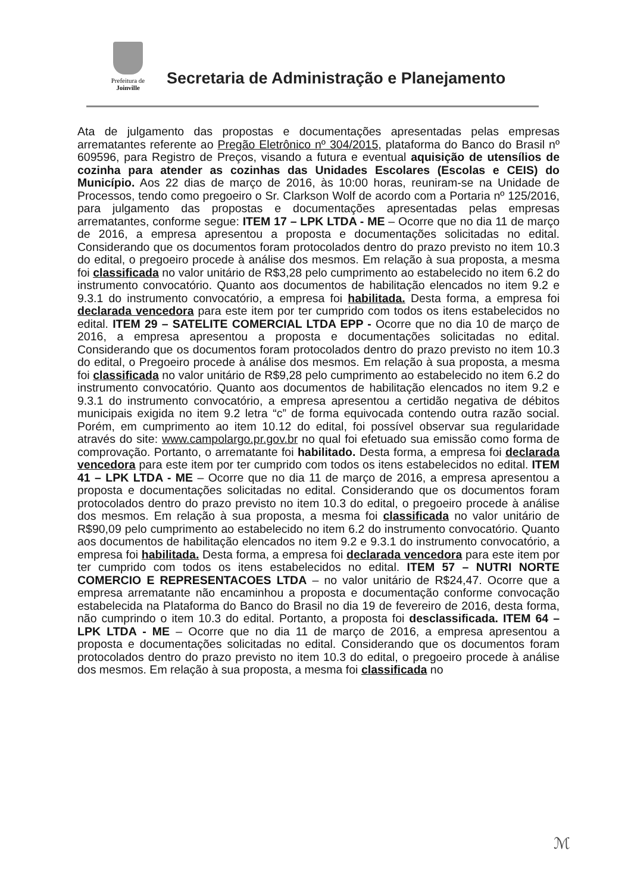Prefeitura de
Joinville
Secretaria de Administração e Planejamento
Ata de julgamento das propostas e documentações apresentadas pelas empresas arrematantes referente ao Pregão Eletrônico nº 304/2015, plataforma do Banco do Brasil nº 609596, para Registro de Preços, visando a futura e eventual aquisição de utensílios de cozinha para atender as cozinhas das Unidades Escolares (Escolas e CEIS) do Município. Aos 22 dias de março de 2016, às 10:00 horas, reuniram-se na Unidade de Processos, tendo como pregoeiro o Sr. Clarkson Wolf de acordo com a Portaria nº 125/2016, para julgamento das propostas e documentações apresentadas pelas empresas arrematantes, conforme segue: ITEM 17 – LPK LTDA - ME – Ocorre que no dia 11 de março de 2016, a empresa apresentou a proposta e documentações solicitadas no edital. Considerando que os documentos foram protocolados dentro do prazo previsto no item 10.3 do edital, o pregoeiro procede à análise dos mesmos. Em relação à sua proposta, a mesma foi classificada no valor unitário de R$3,28 pelo cumprimento ao estabelecido no item 6.2 do instrumento convocatório. Quanto aos documentos de habilitação elencados no item 9.2 e 9.3.1 do instrumento convocatório, a empresa foi habilitada. Desta forma, a empresa foi declarada vencedora para este item por ter cumprido com todos os itens estabelecidos no edital. ITEM 29 – SATELITE COMERCIAL LTDA EPP - Ocorre que no dia 10 de março de 2016, a empresa apresentou a proposta e documentações solicitadas no edital. Considerando que os documentos foram protocolados dentro do prazo previsto no item 10.3 do edital, o Pregoeiro procede à análise dos mesmos. Em relação à sua proposta, a mesma foi classificada no valor unitário de R$9,28 pelo cumprimento ao estabelecido no item 6.2 do instrumento convocatório. Quanto aos documentos de habilitação elencados no item 9.2 e 9.3.1 do instrumento convocatório, a empresa apresentou a certidão negativa de débitos municipais exigida no item 9.2 letra “c” de forma equivocada contendo outra razão social. Porém, em cumprimento ao item 10.12 do edital, foi possível observar sua regularidade através do site: www.campolargo.pr.gov.br no qual foi efetuado sua emissão como forma de comprovação. Portanto, o arrematante foi habilitado. Desta forma, a empresa foi declarada vencedora para este item por ter cumprido com todos os itens estabelecidos no edital. ITEM 41 – LPK LTDA - ME – Ocorre que no dia 11 de março de 2016, a empresa apresentou a proposta e documentações solicitadas no edital. Considerando que os documentos foram protocolados dentro do prazo previsto no item 10.3 do edital, o pregoeiro procede à análise dos mesmos. Em relação à sua proposta, a mesma foi classificada no valor unitário de R$90,09 pelo cumprimento ao estabelecido no item 6.2 do instrumento convocatório. Quanto aos documentos de habilitação elencados no item 9.2 e 9.3.1 do instrumento convocatório, a empresa foi habilitada. Desta forma, a empresa foi declarada vencedora para este item por ter cumprido com todos os itens estabelecidos no edital. ITEM 57 – NUTRI NORTE COMERCIO E REPRESENTACOES LTDA – no valor unitário de R$24,47. Ocorre que a empresa arrematante não encaminhou a proposta e documentação conforme convocação estabelecida na Plataforma do Banco do Brasil no dia 19 de fevereiro de 2016, desta forma, não cumprindo o item 10.3 do edital. Portanto, a proposta foi desclassificada. ITEM 64 – LPK LTDA - ME – Ocorre que no dia 11 de março de 2016, a empresa apresentou a proposta e documentações solicitadas no edital. Considerando que os documentos foram protocolados dentro do prazo previsto no item 10.3 do edital, o pregoeiro procede à análise dos mesmos. Em relação à sua proposta, a mesma foi classificada no
ℳ